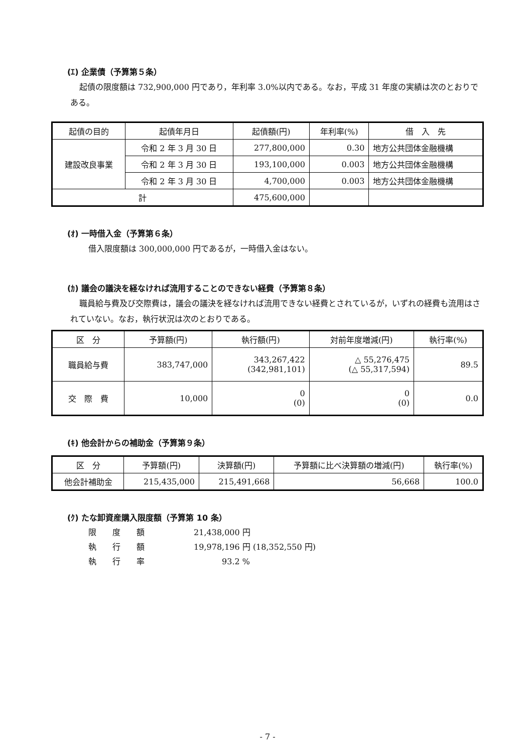(ｴ) 企業債（予算第５条）
起債の限度額は 732,900,000 円であり，年利率 3.0%以内である。なお，平成 31 年度の実績は次のとおりである。
| 起債の目的 | 起債年月日 | 起債額(円) | 年利率(%) | 借 入 先 |
| --- | --- | --- | --- | --- |
| 建設改良事業 | 令和 2 年 3 月 30 日 | 277,800,000 | 0.30 | 地方公共団体金融機構 |
| | 令和 2 年 3 月 30 日 | 193,100,000 | 0.003 | 地方公共団体金融機構 |
| | 令和 2 年 3 月 30 日 | 4,700,000 | 0.003 | 地方公共団体金融機構 |
| 計 | | 475,600,000 | | |
(ｵ) 一時借入金（予算第６条）
借入限度額は 300,000,000 円であるが，一時借入金はない。
(ｶ) 議会の議決を経なければ流用することのできない経費（予算第８条）
職員給与費及び交際費は，議会の議決を経なければ流用できない経費とされているが，いずれの経費も流用はされていない。なお，執行状況は次のとおりである。
| 区 分 | 予算額(円) | 執行額(円) | 対前年度増減(円) | 執行率(%) |
| --- | --- | --- | --- | --- |
| 職員給与費 | 383,747,000 | 343,267,422 (342,981,101) | △ 55,276,475 (△ 55,317,594) | 89.5 |
| 交 際 費 | 10,000 | 0 (0) | 0 (0) | 0.0 |
(ｷ) 他会計からの補助金（予算第９条）
| 区 分 | 予算額(円) | 決算額(円) | 予算額に比べ決算額の増減(円) | 執行率(%) |
| --- | --- | --- | --- | --- |
| 他会計補助金 | 215,435,000 | 215,491,668 | 56,668 | 100.0 |
(ｸ) たな卸資産購入限度額（予算第 10 条）
限　　度　　額 21,438,000 円
執　　行　　額 19,978,196 円 (18,352,550 円)
執　　行　　率 93.2 %
- 7 -